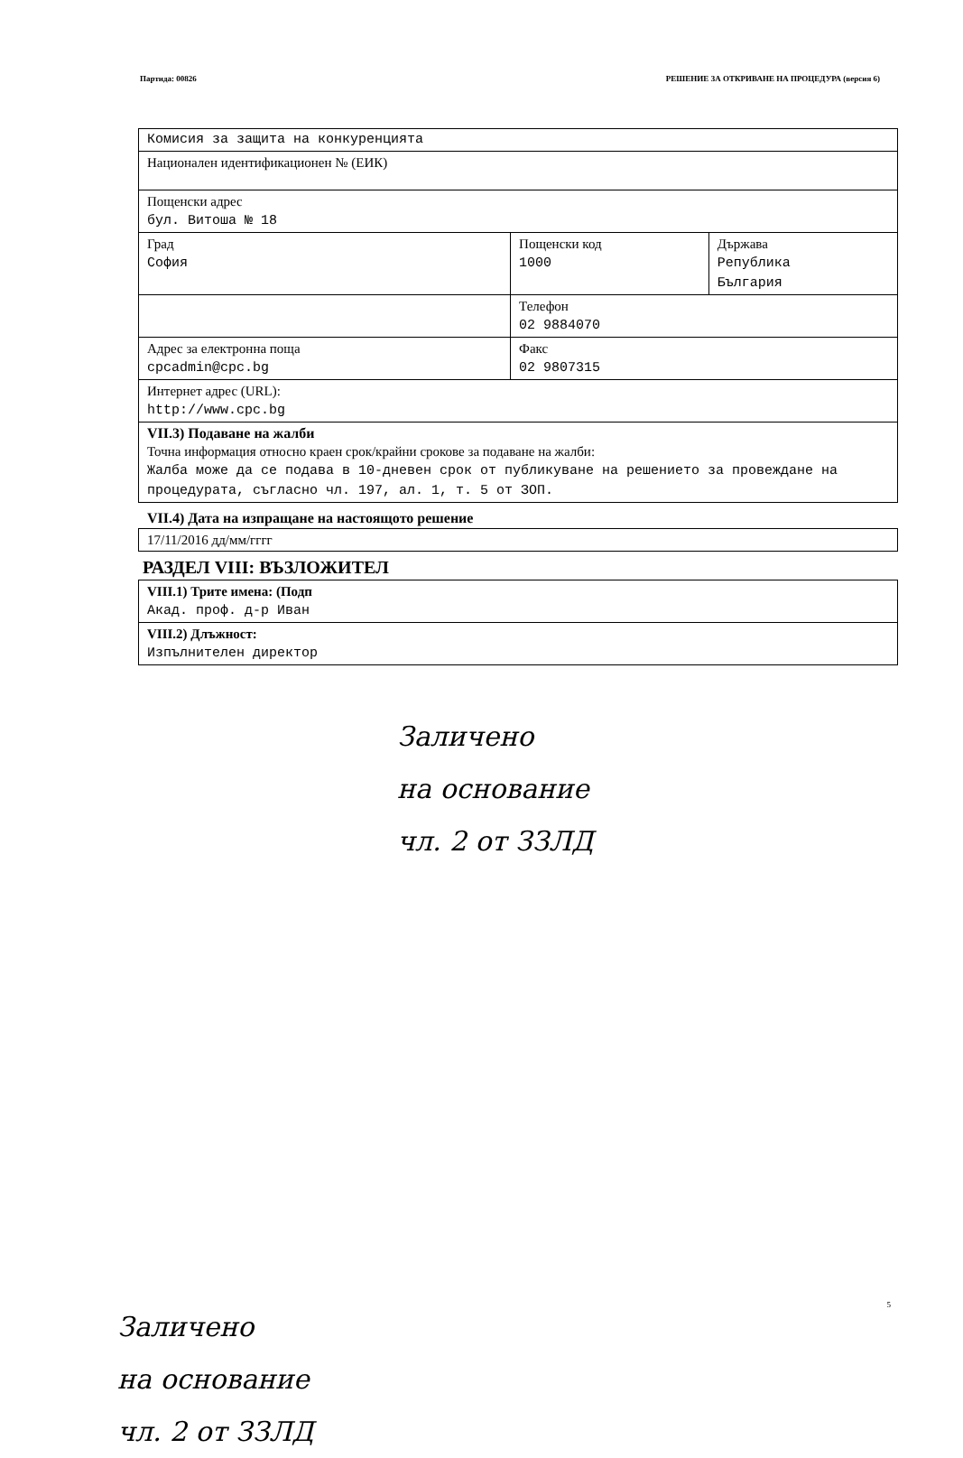Партида: 00826 РЕШЕНИЕ ЗА ОТКРИВАНЕ НА ПРОЦЕДУРА (версия 6)
| Комисия за защита на конкуренцията | | |
| Национален идентификационен № (ЕИК) | | |
| Пощенски адрес бул. Витоша № 18 | | |
| Град София | Пощенски код 1000 | Държава Република България |
| | Телефон 02 9884070 | |
| Адрес за електронна поща cpcadmin@cpc.bg | Факс 02 9807315 | |
| Интернет адрес (URL): http://www.cpc.bg | | |
| VII.3) Подаване на жалби Точна информация относно краен срок/крайни срокове за подаване на жалби: Жалба може да се подава в 10-дневен срок от публикуване на решението за провеждане на процедурата, съгласно чл. 197, ал. 1, т. 5 от ЗОП. | | |
VII.4) Дата на изпращане на настоящото решение
| 17/11/2016 дд/мм/гггг |
РАЗДЕЛ VIII: ВЪЗЛОЖИТЕЛ
| VIII.1) Трите имена: (Подп Акад. проф. д-р Иван |
| VIII.2) Длъжност: Изпълнителен директор |
Заличено
на основание
чл. 2 от ЗЗЛД
Заличено
на основание
чл. 2 от ЗЗЛД
5